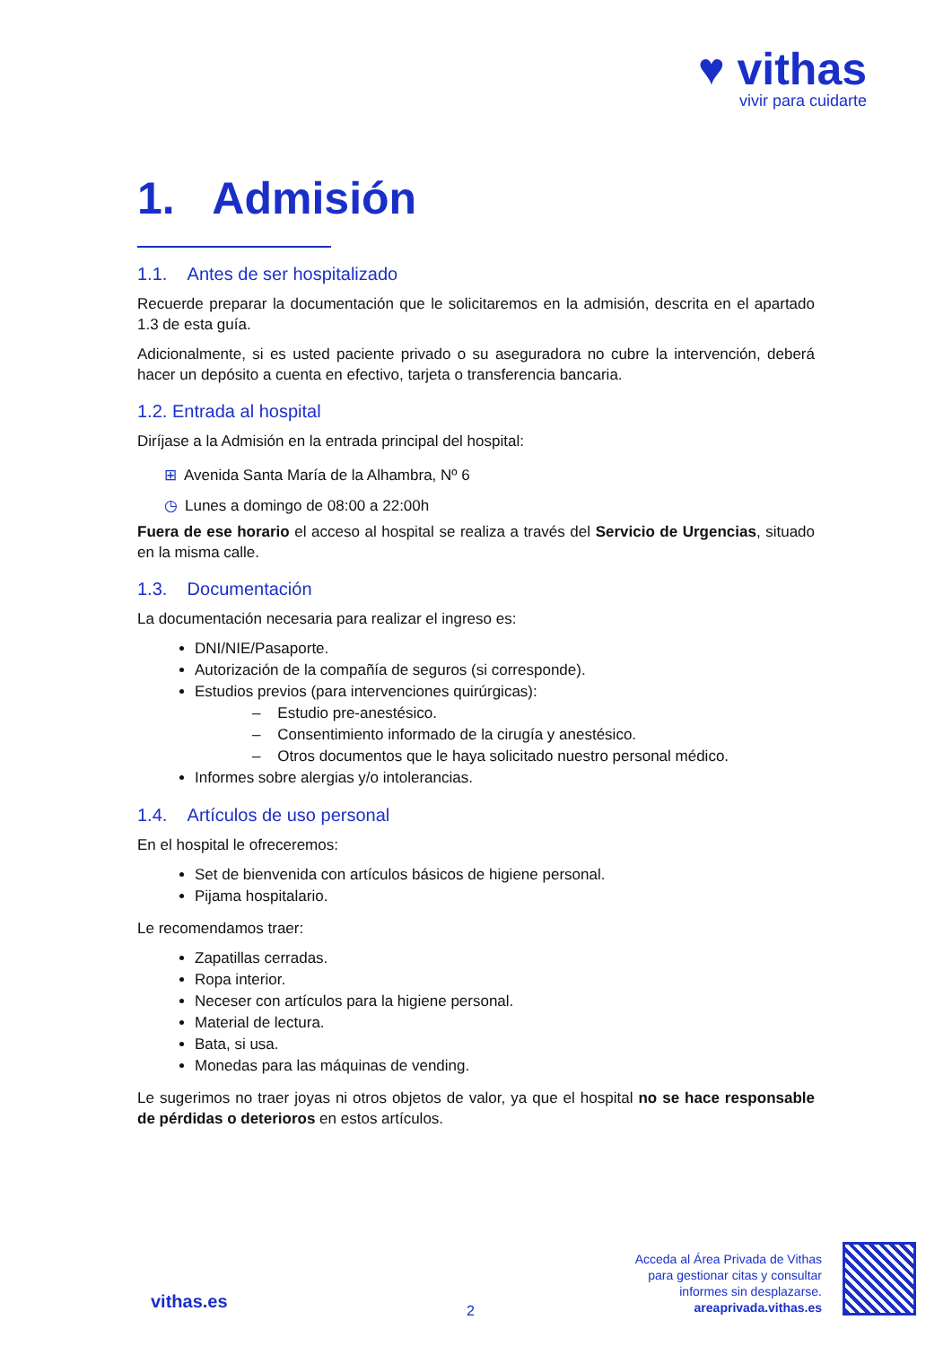♥ vithas
vivir para cuidarte
1. Admisión
1.1. Antes de ser hospitalizado
Recuerde preparar la documentación que le solicitaremos en la admisión, descrita en el apartado 1.3 de esta guía.
Adicionalmente, si es usted paciente privado o su aseguradora no cubre la intervención, deberá hacer un depósito a cuenta en efectivo, tarjeta o transferencia bancaria.
1.2. Entrada al hospital
Diríjase a la Admisión en la entrada principal del hospital:
⊞ Avenida Santa María de la Alhambra, Nº 6
◷ Lunes a domingo de 08:00 a 22:00h
Fuera de ese horario el acceso al hospital se realiza a través del Servicio de Urgencias, situado en la misma calle.
1.3. Documentación
La documentación necesaria para realizar el ingreso es:
DNI/NIE/Pasaporte.
Autorización de la compañía de seguros (si corresponde).
Estudios previos (para intervenciones quirúrgicas):
– Estudio pre-anestésico.
– Consentimiento informado de la cirugía y anestésico.
– Otros documentos que le haya solicitado nuestro personal médico.
Informes sobre alergias y/o intolerancias.
1.4. Artículos de uso personal
En el hospital le ofreceremos:
Set de bienvenida con artículos básicos de higiene personal.
Pijama hospitalario.
Le recomendamos traer:
Zapatillas cerradas.
Ropa interior.
Neceser con artículos para la higiene personal.
Material de lectura.
Bata, si usa.
Monedas para las máquinas de vending.
Le sugerimos no traer joyas ni otros objetos de valor, ya que el hospital no se hace responsable de pérdidas o deterioros en estos artículos.
vithas.es 2
Acceda al Área Privada de Vithas
para gestionar citas y consultar
informes sin desplazarse.
areaprivada.vithas.es